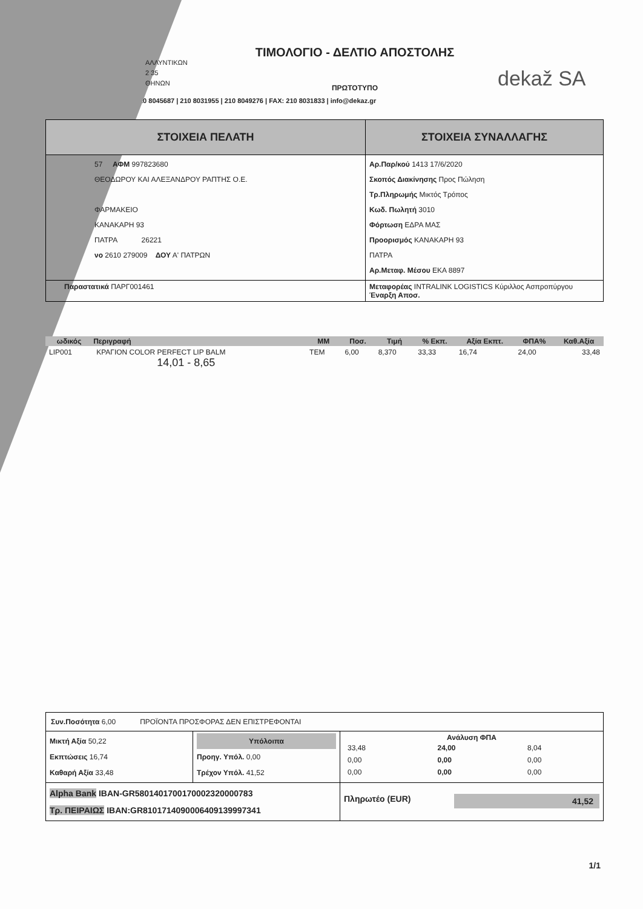ΑΛΛΥΝΤΙΚΩΝ
2 35
ΘΗΝΩΝ
ΤΙΜΟΛΟΓΙΟ - ΔΕΛΤΙΟ ΑΠΟΣΤΟΛΗΣ
ΠΡΩΤΟΤΥΠΟ
dekaž SA
10 8045687 | 210 8031955 | 210 8049276 | FAX: 210 8031833 | info@dekaz.gr
| ΣΤΟΙΧΕΙΑ ΠΕΛΑΤΗ | ΣΤΟΙΧΕΙΑ ΣΥΝΑΛΛΑΓΗΣ |
| --- | --- |
| 57 ΑΦΜ 997823680 ΘΕΟΔΩΡΟΥ ΚΑΙ ΑΛΕΞΑΝΔΡΟΥ ΡΑΠΤΗΣ Ο.Ε. ΦΑΡΜΑΚΕΙΟ ΚΑΝΑΚΑΡΗ 93 ΠΑΤΡΑ 26221 νο 2610 279009 ΔΟΥ Α' ΠΑΤΡΩΝ | Αρ.Παρ/κού 1413 17/6/2020 Σκοπός Διακίνησης Προς Πώληση Τρ.Πληρωμής Μικτός Τρόπος Κωδ. Πωλητή 3010 Φόρτωση ΕΔΡΑ ΜΑΣ Προορισμός ΚΑΝΑΚΑΡΗ 93 ΠΑΤΡΑ Αρ.Μεταφ. Μέσου ΕΚΑ 8897 |
| Παραστατικά ΠΑΡΓ001461 | Μεταφορέας INTRALINK LOGISTICS Κύριλλος Ασπροπύργου Έναρξη Αποσ. |
| ωδικός | Περιγραφή | ΜΜ | Ποσ. | Τιμή | % Εκπ. | Αξία Εκπτ. | ΦΠΑ% | Καθ.Αξία |
| --- | --- | --- | --- | --- | --- | --- | --- | --- |
| LIP001 | ΚΡΑΓΙΟΝ COLOR PERFECT LIP BALM 14,01 - 8,65 | TEM | 6,00 | 8,370 | 33,33 | 16,74 | 24,00 | 33,48 |
| Συν.Ποσότητα 6,00 ΠΡΟΪΟΝΤΑ ΠΡΟΣΦΟΡΑΣ ΔΕΝ ΕΠΙΣΤΡΕΦΟΝΤΑΙ | | |
| Μικτή Αξία 50,22 Εκπτώσεις 16,74 Καθαρή Αξία 33,48 | Υπόλοιπα Προηγ. Υπόλ. 0,00 Τρέχον Υπόλ. 41,52 | Ανάλυση ΦΠΑ / 33,48 / 24,00 / 8,04 / / 0,00 / 0,00 / 0,00 / / 0,00 / 0,00 / 0,00 / |
| Alpha Bank IBAN-GR5801401700170002320000783 Τρ. ΠΕΙΡΑΙΩΣ IBAN:GR8101714090006409139997341 | | Πληρωτέο (EUR) 41,52 |
1/1